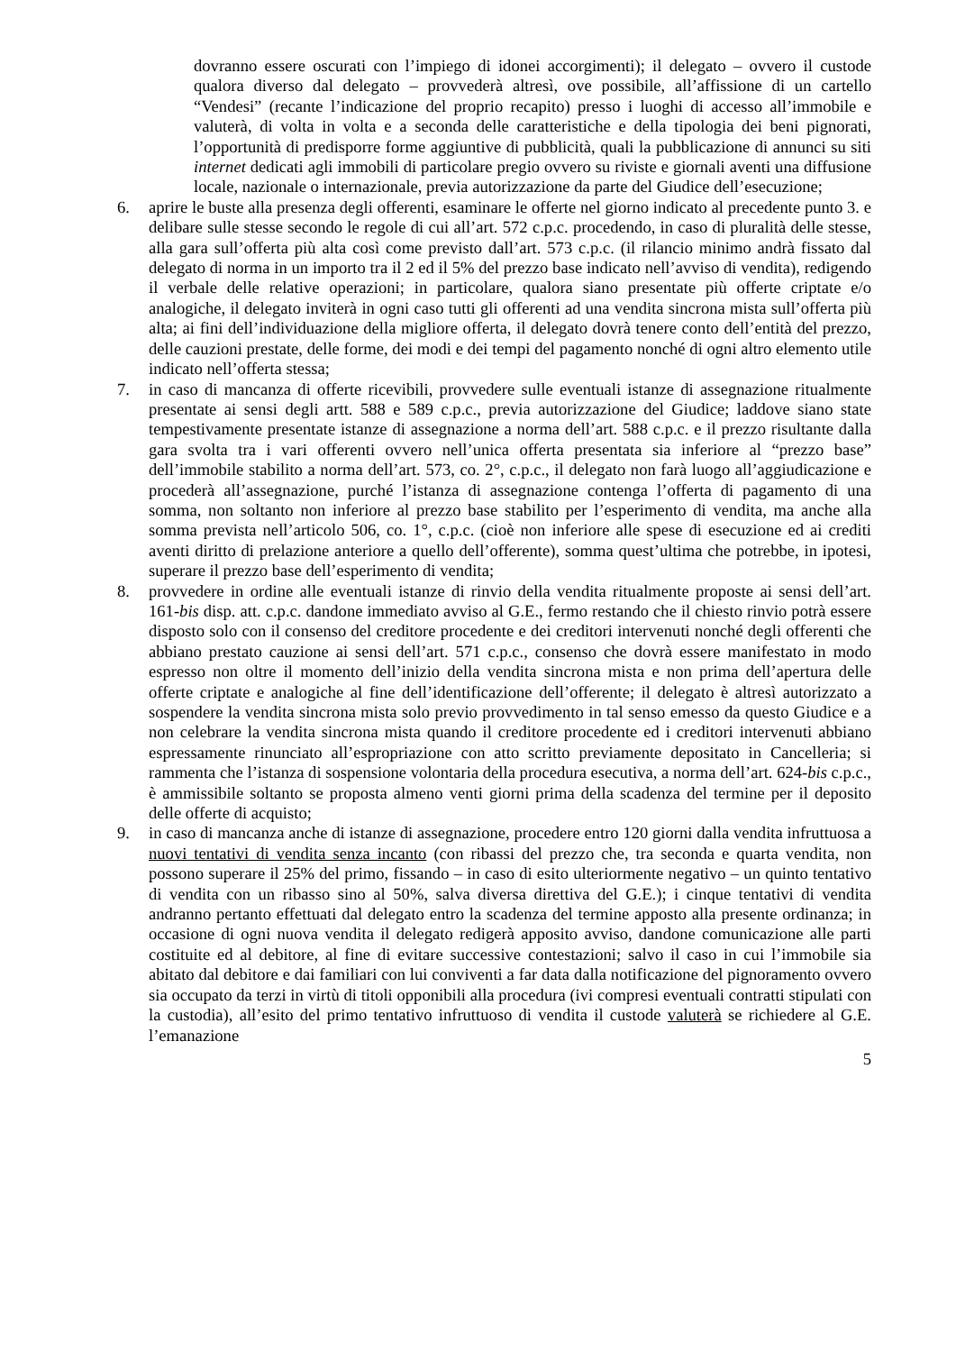dovranno essere oscurati con l’impiego di idonei accorgimenti); il delegato – ovvero il custode qualora diverso dal delegato – provvederà altresì, ove possibile, all’affissione di un cartello “Vendesi” (recante l’indicazione del proprio recapito) presso i luoghi di accesso all’immobile e valuterà, di volta in volta e a seconda delle caratteristiche e della tipologia dei beni pignorati, l’opportunità di predisporre forme aggiuntive di pubblicità, quali la pubblicazione di annunci su siti internet dedicati agli immobili di particolare pregio ovvero su riviste e giornali aventi una diffusione locale, nazionale o internazionale, previa autorizzazione da parte del Giudice dell’esecuzione;
6. aprire le buste alla presenza degli offerenti, esaminare le offerte nel giorno indicato al precedente punto 3. e delibare sulle stesse secondo le regole di cui all’art. 572 c.p.c. procedendo, in caso di pluralità delle stesse, alla gara sull’offerta più alta così come previsto dall’art. 573 c.p.c. (il rilancio minimo andrà fissato dal delegato di norma in un importo tra il 2 ed il 5% del prezzo base indicato nell’avviso di vendita), redigendo il verbale delle relative operazioni; in particolare, qualora siano presentate più offerte criptate e/o analogiche, il delegato inviterà in ogni caso tutti gli offerenti ad una vendita sincrona mista sull’offerta più alta; ai fini dell’individuazione della migliore offerta, il delegato dovrà tenere conto dell’entità del prezzo, delle cauzioni prestate, delle forme, dei modi e dei tempi del pagamento nonché di ogni altro elemento utile indicato nell’offerta stessa;
7. in caso di mancanza di offerte ricevibili, provvedere sulle eventuali istanze di assegnazione ritualmente presentate ai sensi degli artt. 588 e 589 c.p.c., previa autorizzazione del Giudice; laddove siano state tempestivamente presentate istanze di assegnazione a norma dell’art. 588 c.p.c. e il prezzo risultante dalla gara svolta tra i vari offerenti ovvero nell’unica offerta presentata sia inferiore al “prezzo base” dell’immobile stabilito a norma dell’art. 573, co. 2°, c.p.c., il delegato non farà luogo all’aggiudicazione e procederà all’assegnazione, purché l’istanza di assegnazione contenga l’offerta di pagamento di una somma, non soltanto non inferiore al prezzo base stabilito per l’esperimento di vendita, ma anche alla somma prevista nell’articolo 506, co. 1°, c.p.c. (cioè non inferiore alle spese di esecuzione ed ai crediti aventi diritto di prelazione anteriore a quello dell’offerente), somma quest’ultima che potrebbe, in ipotesi, superare il prezzo base dell’esperimento di vendita;
8. provvedere in ordine alle eventuali istanze di rinvio della vendita ritualmente proposte ai sensi dell’art. 161-bis disp. att. c.p.c. dandone immediato avviso al G.E., fermo restando che il chiesto rinvio potrà essere disposto solo con il consenso del creditore procedente e dei creditori intervenuti nonché degli offerenti che abbiano prestato cauzione ai sensi dell’art. 571 c.p.c., consenso che dovrà essere manifestato in modo espresso non oltre il momento dell’inizio della vendita sincrona mista e non prima dell’apertura delle offerte criptate e analogiche al fine dell’identificazione dell’offerente; il delegato è altresì autorizzato a sospendere la vendita sincrona mista solo previo provvedimento in tal senso emesso da questo Giudice e a non celebrare la vendita sincrona mista quando il creditore procedente ed i creditori intervenuti abbiano espressamente rinunciato all’espropriazione con atto scritto previamente depositato in Cancelleria; si rammenta che l’istanza di sospensione volontaria della procedura esecutiva, a norma dell’art. 624-bis c.p.c., è ammissibile soltanto se proposta almeno venti giorni prima della scadenza del termine per il deposito delle offerte di acquisto;
9. in caso di mancanza anche di istanze di assegnazione, procedere entro 120 giorni dalla vendita infruttuosa a nuovi tentativi di vendita senza incanto (con ribassi del prezzo che, tra seconda e quarta vendita, non possono superare il 25% del primo, fissando – in caso di esito ulteriormente negativo – un quinto tentativo di vendita con un ribasso sino al 50%, salva diversa direttiva del G.E.); i cinque tentativi di vendita andranno pertanto effettuati dal delegato entro la scadenza del termine apposto alla presente ordinanza; in occasione di ogni nuova vendita il delegato redigerà apposito avviso, dandone comunicazione alle parti costituite ed al debitore, al fine di evitare successive contestazioni; salvo il caso in cui l’immobile sia abitato dal debitore e dai familiari con lui conviventi a far data dalla notificazione del pignoramento ovvero sia occupato da terzi in virtù di titoli opponibili alla procedura (ivi compresi eventuali contratti stipulati con la custodia), all’esito del primo tentativo infruttuoso di vendita il custode valuterà se richiedere al G.E. l’emanazione
5